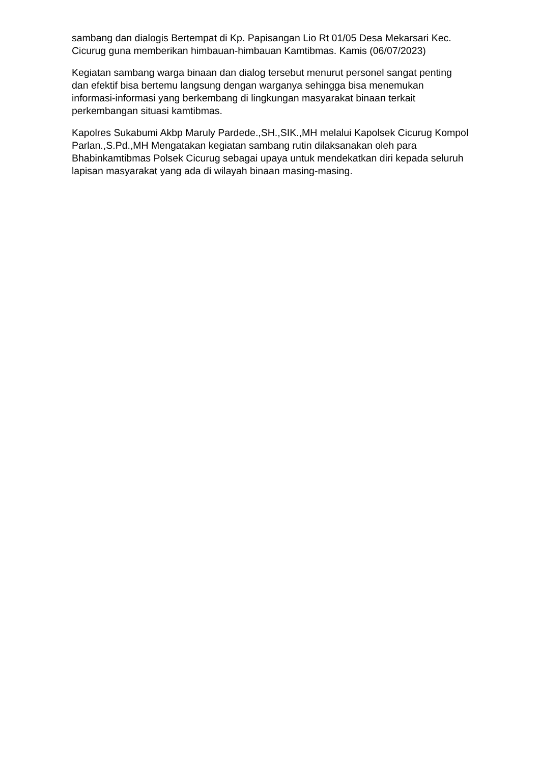sambang dan dialogis Bertempat di Kp. Papisangan Lio Rt 01/05 Desa Mekarsari Kec. Cicurug guna memberikan himbauan-himbauan Kamtibmas. Kamis (06/07/2023)
Kegiatan sambang warga binaan dan dialog tersebut menurut personel sangat penting dan efektif bisa bertemu langsung dengan warganya sehingga bisa menemukan informasi-informasi yang berkembang di lingkungan masyarakat binaan terkait perkembangan situasi kamtibmas.
Kapolres Sukabumi Akbp Maruly Pardede.,SH.,SIK.,MH melalui Kapolsek Cicurug Kompol Parlan.,S.Pd.,MH Mengatakan kegiatan sambang rutin dilaksanakan oleh para Bhabinkamtibmas Polsek Cicurug sebagai upaya untuk mendekatkan diri kepada seluruh lapisan masyarakat yang ada di wilayah binaan masing-masing.